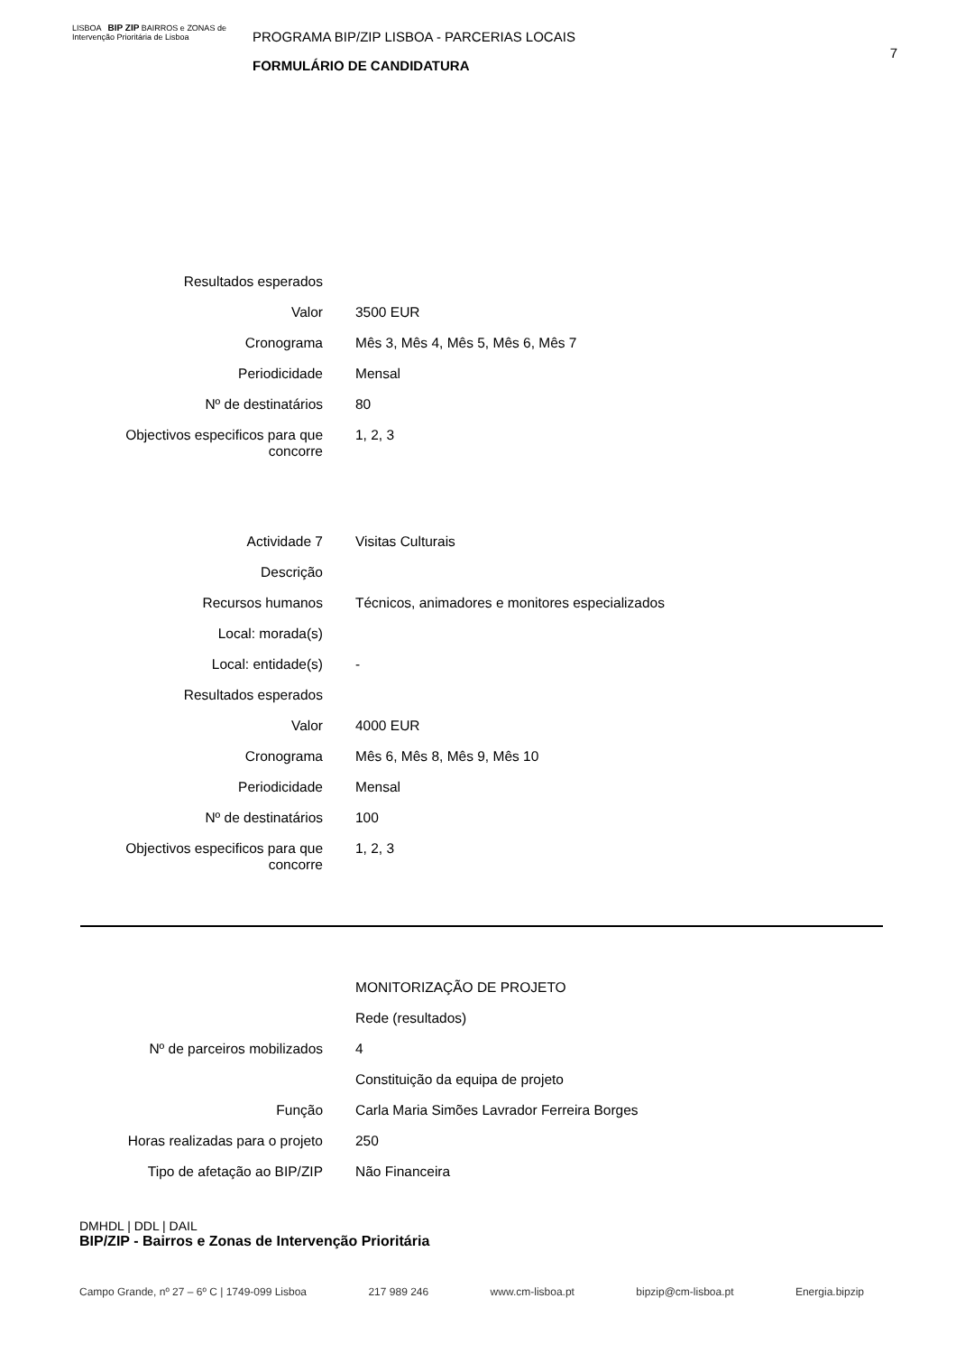LISBOA BIP ZIP BAIRROS e ZONAS de Intervenção Prioritária de Lisboa
PROGRAMA BIP/ZIP LISBOA - PARCERIAS LOCAIS
FORMULÁRIO DE CANDIDATURA
7
| Resultados esperados | |
| Valor | 3500 EUR |
| Cronograma | Mês 3, Mês 4, Mês 5, Mês 6, Mês 7 |
| Periodicidade | Mensal |
| Nº de destinatários | 80 |
| Objectivos especificos para que concorre | 1, 2, 3 |
| Actividade 7 | Visitas Culturais |
| Descrição | |
| Recursos humanos | Técnicos, animadores e monitores especializados |
| Local: morada(s) | |
| Local: entidade(s) | - |
| Resultados esperados | |
| Valor | 4000 EUR |
| Cronograma | Mês 6, Mês 8, Mês 9, Mês 10 |
| Periodicidade | Mensal |
| Nº de destinatários | 100 |
| Objectivos especificos para que concorre | 1, 2, 3 |
| | MONITORIZAÇÃO DE PROJETO |
| | Rede (resultados) |
| Nº de parceiros mobilizados | 4 |
| | Constituição da equipa de projeto |
| Função | Carla Maria Simões Lavrador Ferreira Borges |
| Horas realizadas para o projeto | 250 |
| Tipo de afetação ao BIP/ZIP | Não Financeira |
DMHDL | DDL | DAIL
BIP/ZIP - Bairros e Zonas de Intervenção Prioritária
Campo Grande, nº 27 – 6º C | 1749-099 Lisboa 217 989 246 www.cm-lisboa.pt bipzip@cm-lisboa.pt Energia.bipzip